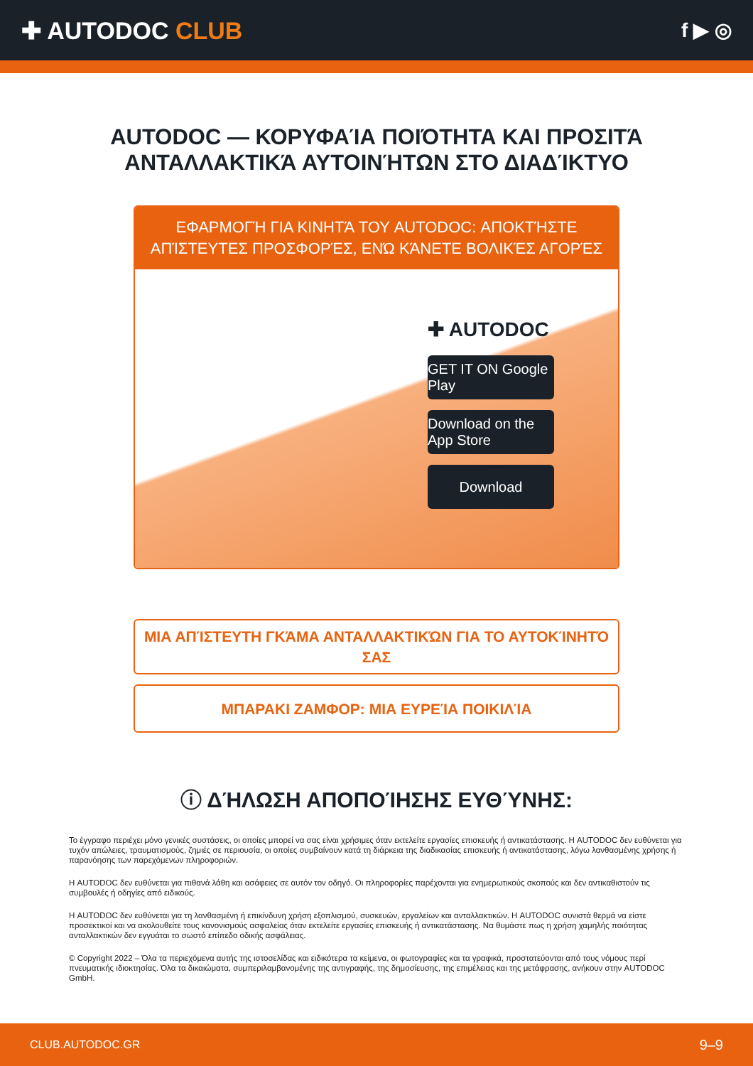✚ AUTODOC CLUB
f ▶ ◎
AUTODOC — ΚΟΡΥΦΑΊΑ ΠΟΙΌΤΗΤΑ ΚΑΙ ΠΡΟΣΙΤΆ ΑΝΤΑΛΛΑΚΤΙΚΆ ΑΥΤΟΙΝΉΤΩΝ ΣΤΟ ΔΙΑΔΊΚΤΥΟ
ΕΦΑΡΜΟΓΉ ΓΙΑ ΚΙΝΗΤΆ ΤΟΥ AUTODOC: ΑΠΟΚΤΉΣΤΕ ΑΠΊΣΤΕΥΤΕΣ ΠΡΟΣΦΟΡΈΣ, ΕΝΏ ΚΆΝΕΤΕ ΒΟΛΙΚΈΣ ΑΓΟΡΈΣ
✚ AUTODOC
GET IT ON Google Play
Download on the App Store
Download
ΜΙΑ ΑΠΊΣΤΕΥΤΗ ΓΚΆΜΑ ΑΝΤΑΛΛΑΚΤΙΚΏΝ ΓΙΑ ΤΟ ΑΥΤΟΚΊΝΗΤΌ ΣΑΣ
ΜΠΑΡΑΚΙ ΖΑΜΦΟΡ: ΜΙΑ ΕΥΡΕΊΑ ΠΟΙΚΙΛΊΑ
ⓘ ΔΉΛΩΣΗ ΑΠΟΠΟΊΗΣΗΣ ΕΥΘΎΝΗΣ:
Το έγγραφο περιέχει μόνο γενικές συστάσεις, οι οποίες μπορεί να σας είναι χρήσιμες όταν εκτελείτε εργασίες επισκευής ή αντικατάστασης. Η AUTODOC δεν ευθύνεται για τυχόν απώλειες, τραυματισμούς, ζημιές σε περιουσία, οι οποίες συμβαίνουν κατά τη διάρκεια της διαδικασίας επισκευής ή αντικατάστασης, λόγω λανθασμένης χρήσης ή παρανόησης των παρεχόμενων πληροφοριών.
Η AUTODOC δεν ευθύνεται για πιθανά λάθη και ασάφειες σε αυτόν τον οδηγό. Οι πληροφορίες παρέχονται για ενημερωτικούς σκοπούς και δεν αντικαθιστούν τις συμβουλές ή οδηγίες από ειδικούς.
Η AUTODOC δεν ευθύνεται για τη λανθασμένη ή επικίνδυνη χρήση εξοπλισμού, συσκευών, εργαλείων και ανταλλακτικών. Η AUTODOC συνιστά θερμά να είστε προσεκτικοί και να ακολουθείτε τους κανονισμούς ασφαλείας όταν εκτελείτε εργασίες επισκευής ή αντικατάστασης. Να θυμάστε πως η χρήση χαμηλής ποιότητας ανταλλακτικών δεν εγγυάται το σωστό επίπεδο οδικής ασφάλειας.
© Copyright 2022 – Όλα τα περιεχόμενα αυτής της ιστοσελίδας και ειδικότερα τα κείμενα, οι φωτογραφίες και τα γραφικά, προστατεύονται από τους νόμους περί πνευματικής ιδιοκτησίας. Όλα τα δικαιώματα, συμπεριλαμβανομένης της αντιγραφής, της δημοσίευσης, της επιμέλειας και της μετάφρασης, ανήκουν στην AUTODOC GmbH.
CLUB.AUTODOC.GR 9–9